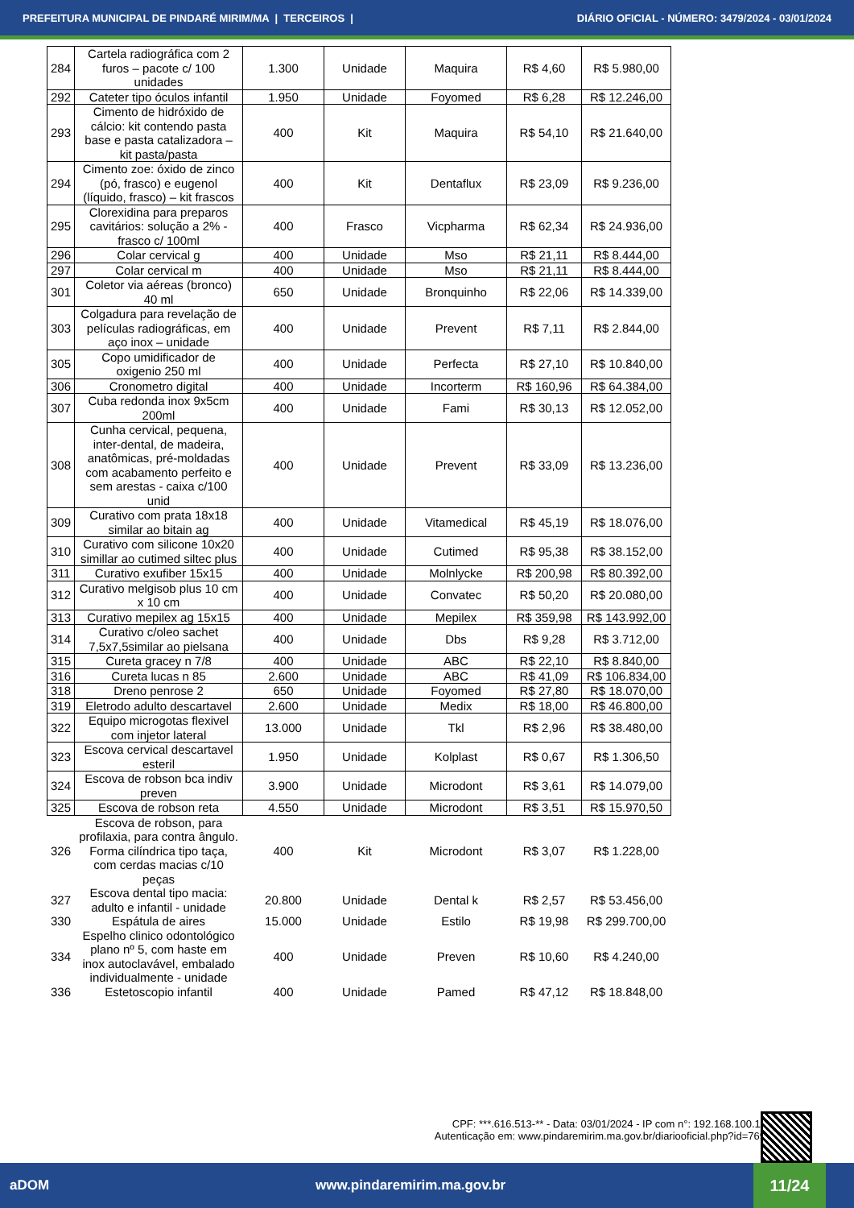PREFEITURA MUNICIPAL DE PINDARÉ MIRIM/MA | TERCEIROS | DIÁRIO OFICIAL - NÚMERO: 3479/2024 - 03/01/2024
| 284 | Cartela radiográfica com 2 furos – pacote c/ 100 unidades | 1.300 | Unidade | Maquira | R$ 4,60 | R$ 5.980,00 |
| 292 | Cateter tipo óculos infantil | 1.950 | Unidade | Foyomed | R$ 6,28 | R$ 12.246,00 |
| 293 | Cimento de hidróxido de cálcio: kit contendo pasta base e pasta catalizadora – kit pasta/pasta | 400 | Kit | Maquira | R$ 54,10 | R$ 21.640,00 |
| 294 | Cimento zoe: óxido de zinco (pó, frasco) e eugenol (líquido, frasco) – kit frascos | 400 | Kit | Dentaflux | R$ 23,09 | R$ 9.236,00 |
| 295 | Clorexidina para preparos cavitários: solução a 2% - frasco c/ 100ml | 400 | Frasco | Vicpharma | R$ 62,34 | R$ 24.936,00 |
| 296 | Colar cervical g | 400 | Unidade | Mso | R$ 21,11 | R$ 8.444,00 |
| 297 | Colar cervical m | 400 | Unidade | Mso | R$ 21,11 | R$ 8.444,00 |
| 301 | Coletor via aéreas (bronco) 40 ml | 650 | Unidade | Bronquinho | R$ 22,06 | R$ 14.339,00 |
| 303 | Colgadura para revelação de películas radiográficas, em aço inox – unidade | 400 | Unidade | Prevent | R$ 7,11 | R$ 2.844,00 |
| 305 | Copo umidificador de oxigenio 250 ml | 400 | Unidade | Perfecta | R$ 27,10 | R$ 10.840,00 |
| 306 | Cronometro digital | 400 | Unidade | Incorterm | R$ 160,96 | R$ 64.384,00 |
| 307 | Cuba redonda inox 9x5cm 200ml | 400 | Unidade | Fami | R$ 30,13 | R$ 12.052,00 |
| 308 | Cunha cervical, pequena, inter-dental, de madeira, anatômicas, pré-moldadas com acabamento perfeito e sem arestas - caixa c/100 unid | 400 | Unidade | Prevent | R$ 33,09 | R$ 13.236,00 |
| 309 | Curativo com prata 18x18 similar ao bitain ag | 400 | Unidade | Vitamedical | R$ 45,19 | R$ 18.076,00 |
| 310 | Curativo com silicone 10x20 simillar ao cutimed siltec plus | 400 | Unidade | Cutimed | R$ 95,38 | R$ 38.152,00 |
| 311 | Curativo exufiber 15x15 | 400 | Unidade | Molnlycke | R$ 200,98 | R$ 80.392,00 |
| 312 | Curativo melgisob plus 10 cm x 10 cm | 400 | Unidade | Convatec | R$ 50,20 | R$ 20.080,00 |
| 313 | Curativo mepilex ag 15x15 | 400 | Unidade | Mepilex | R$ 359,98 | R$ 143.992,00 |
| 314 | Curativo c/oleo sachet 7,5x7,5similar ao pielsana | 400 | Unidade | Dbs | R$ 9,28 | R$ 3.712,00 |
| 315 | Cureta gracey n 7/8 | 400 | Unidade | ABC | R$ 22,10 | R$ 8.840,00 |
| 316 | Cureta lucas n 85 | 2.600 | Unidade | ABC | R$ 41,09 | R$ 106.834,00 |
| 318 | Dreno penrose 2 | 650 | Unidade | Foyomed | R$ 27,80 | R$ 18.070,00 |
| 319 | Eletrodo adulto descartavel | 2.600 | Unidade | Medix | R$ 18,00 | R$ 46.800,00 |
| 322 | Equipo microgotas flexivel com injetor lateral | 13.000 | Unidade | Tkl | R$ 2,96 | R$ 38.480,00 |
| 323 | Escova cervical descartavel esteril | 1.950 | Unidade | Kolplast | R$ 0,67 | R$ 1.306,50 |
| 324 | Escova de robson bca indiv preven | 3.900 | Unidade | Microdont | R$ 3,61 | R$ 14.079,00 |
| 325 | Escova de robson reta | 4.550 | Unidade | Microdont | R$ 3,51 | R$ 15.970,50 |
| 326 | Escova de robson, para profilaxia, para contra ângulo. Forma cilíndrica tipo taça, com cerdas macias c/10 peças | 400 | Kit | Microdont | R$ 3,07 | R$ 1.228,00 |
| 327 | Escova dental tipo macia: adulto e infantil - unidade | 20.800 | Unidade | Dental k | R$ 2,57 | R$ 53.456,00 |
| 330 | Espátula de aires | 15.000 | Unidade | Estilo | R$ 19,98 | R$ 299.700,00 |
| 334 | Espelho clinico odontológico plano nº 5, com haste em inox autoclavável, embalado individualmente - unidade | 400 | Unidade | Preven | R$ 10,60 | R$ 4.240,00 |
| 336 | Estetoscopio infantil | 400 | Unidade | Pamed | R$ 47,12 | R$ 18.848,00 |
CPF: ***.616.513-** - Data: 03/01/2024 - IP com n°: 192.168.100.11
Autenticação em: www.pindaremirim.ma.gov.br/diariooficial.php?id=769
aDOM www.pindaremirim.ma.gov.br
11/24